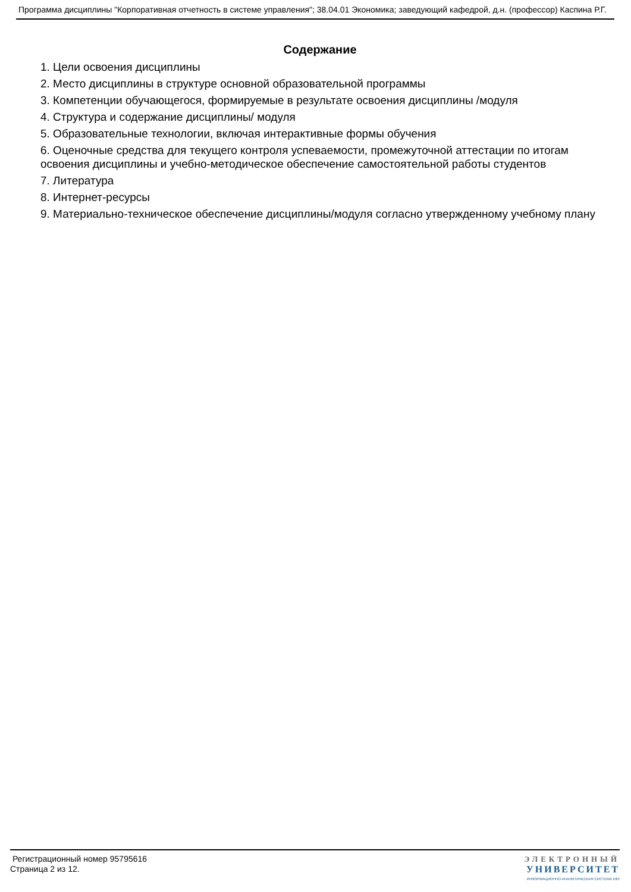Программа дисциплины "Корпоративная отчетность в системе управления"; 38.04.01 Экономика; заведующий кафедрой, д.н. (профессор) Каспина Р.Г.
Содержание
1. Цели освоения дисциплины
2. Место дисциплины в структуре основной образовательной программы
3. Компетенции обучающегося, формируемые в результате освоения дисциплины /модуля
4. Структура и содержание дисциплины/ модуля
5. Образовательные технологии, включая интерактивные формы обучения
6. Оценочные средства для текущего контроля успеваемости, промежуточной аттестации по итогам освоения дисциплины и учебно-методическое обеспечение самостоятельной работы студентов
7. Литература
8. Интернет-ресурсы
9. Материально-техническое обеспечение дисциплины/модуля согласно утвержденному учебному плану
Регистрационный номер 95795616
Страница 2 из 12.
ЭЛЕКТРОННЫЙ
УНИВЕРСИТЕТ
ИНФОРМАЦИОННО-АНАЛИТИЧЕСКАЯ СИСТЕМА КФУ